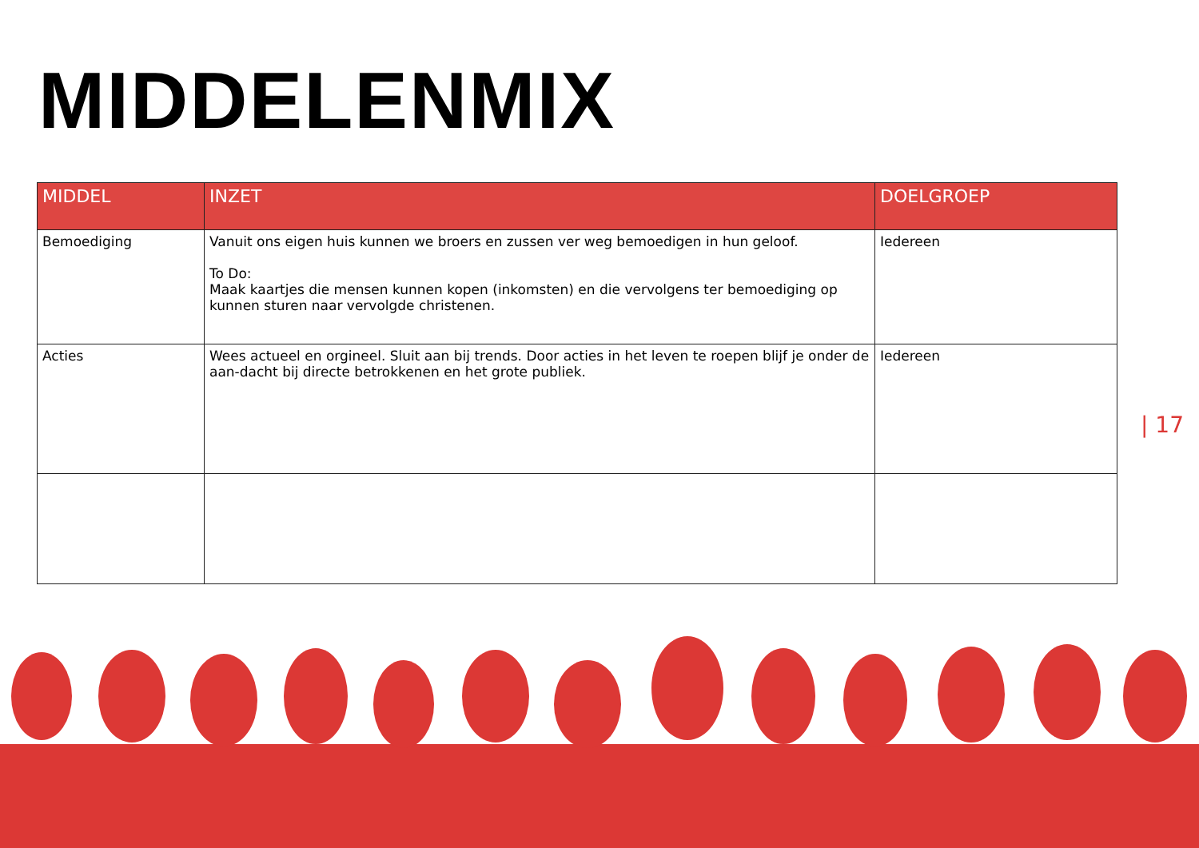MIDDELENMIX
| MIDDEL | INZET | DOELGROEP |
| --- | --- | --- |
| Bemoediging | Vanuit ons eigen huis kunnen we broers en zussen ver weg bemoedigen in hun geloof. To Do: Maak kaartjes die mensen kunnen kopen (inkomsten) en die vervolgens ter bemoediging op kunnen sturen naar vervolgde christenen. | Iedereen |
| Acties | Wees actueel en orgineel. Sluit aan bij trends. Door acties in het leven te roepen blijf je onder de aan-dacht bij directe betrokkenen en het grote publiek. | Iedereen |
| 17